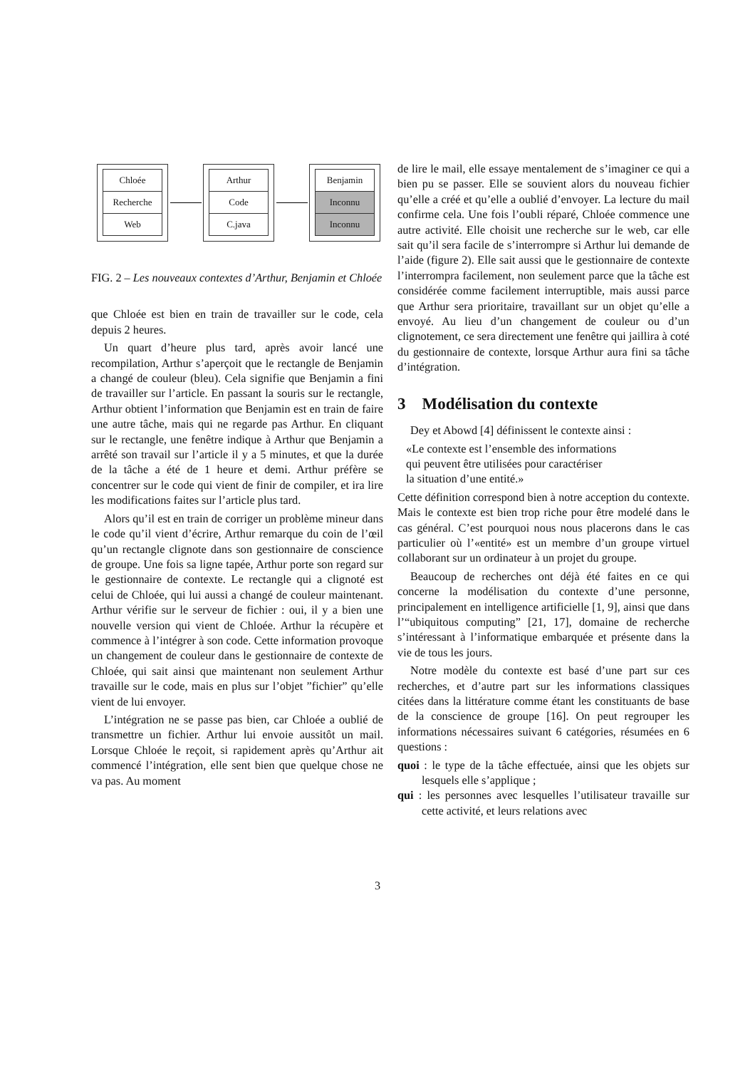Chloée
Recherche
Web
Arthur
Code
C.java
Benjamin
Inconnu
Inconnu
FIG. 2 – Les nouveaux contextes d’Arthur, Benjamin et Chloée
que Chloée est bien en train de travailler sur le code, cela depuis 2 heures.
Un quart d’heure plus tard, après avoir lancé une recompilation, Arthur s’aperçoit que le rectangle de Benjamin a changé de couleur (bleu). Cela signifie que Benjamin a fini de travailler sur l’article. En passant la souris sur le rectangle, Arthur obtient l’information que Benjamin est en train de faire une autre tâche, mais qui ne regarde pas Arthur. En cliquant sur le rectangle, une fenêtre indique à Arthur que Benjamin a arrêté son travail sur l’article il y a 5 minutes, et que la durée de la tâche a été de 1 heure et demi. Arthur préfère se concentrer sur le code qui vient de finir de compiler, et ira lire les modifications faites sur l’article plus tard.
Alors qu’il est en train de corriger un problème mineur dans le code qu’il vient d’écrire, Arthur remarque du coin de l’œil qu’un rectangle clignote dans son gestionnaire de conscience de groupe. Une fois sa ligne tapée, Arthur porte son regard sur le gestionnaire de contexte. Le rectangle qui a clignoté est celui de Chloée, qui lui aussi a changé de couleur maintenant. Arthur vérifie sur le serveur de fichier : oui, il y a bien une nouvelle version qui vient de Chloée. Arthur la récupère et commence à l’intégrer à son code. Cette information provoque un changement de couleur dans le gestionnaire de contexte de Chloée, qui sait ainsi que maintenant non seulement Arthur travaille sur le code, mais en plus sur l’objet ”fichier” qu’elle vient de lui envoyer.
L’intégration ne se passe pas bien, car Chloée a oublié de transmettre un fichier. Arthur lui envoie aussitôt un mail. Lorsque Chloée le reçoit, si rapidement après qu’Arthur ait commencé l’intégration, elle sent bien que quelque chose ne va pas. Au moment
de lire le mail, elle essaye mentalement de s’imaginer ce qui a bien pu se passer. Elle se souvient alors du nouveau fichier qu’elle a créé et qu’elle a oublié d’envoyer. La lecture du mail confirme cela. Une fois l’oubli réparé, Chloée commence une autre activité. Elle choisit une recherche sur le web, car elle sait qu’il sera facile de s’interrompre si Arthur lui demande de l’aide (figure 2). Elle sait aussi que le gestionnaire de contexte l’interrompra facilement, non seulement parce que la tâche est considérée comme facilement interruptible, mais aussi parce que Arthur sera prioritaire, travaillant sur un objet qu’elle a envoyé. Au lieu d’un changement de couleur ou d’un clignotement, ce sera directement une fenêtre qui jaillira à coté du gestionnaire de contexte, lorsque Arthur aura fini sa tâche d’intégration.
3 Modélisation du contexte
Dey et Abowd [4] définissent le contexte ainsi :
«Le contexte est l’ensemble des informations
qui peuvent être utilisées pour caractériser
la situation d’une entité.»
Cette définition correspond bien à notre acception du contexte. Mais le contexte est bien trop riche pour être modelé dans le cas général. C’est pourquoi nous nous placerons dans le cas particulier où l’«entité» est un membre d’un groupe virtuel collaborant sur un ordinateur à un projet du groupe.
Beaucoup de recherches ont déjà été faites en ce qui concerne la modélisation du contexte d’une personne, principalement en intelligence artificielle [1, 9], ainsi que dans l’“ubiquitous computing” [21, 17], domaine de recherche s’intéressant à l’informatique embarquée et présente dans la vie de tous les jours.
Notre modèle du contexte est basé d’une part sur ces recherches, et d’autre part sur les informations classiques citées dans la littérature comme étant les constituants de base de la conscience de groupe [16]. On peut regrouper les informations nécessaires suivant 6 catégories, résumées en 6 questions :
quoi : le type de la tâche effectuée, ainsi que les objets sur lesquels elle s’applique ;
qui : les personnes avec lesquelles l’utilisateur travaille sur cette activité, et leurs relations avec
3